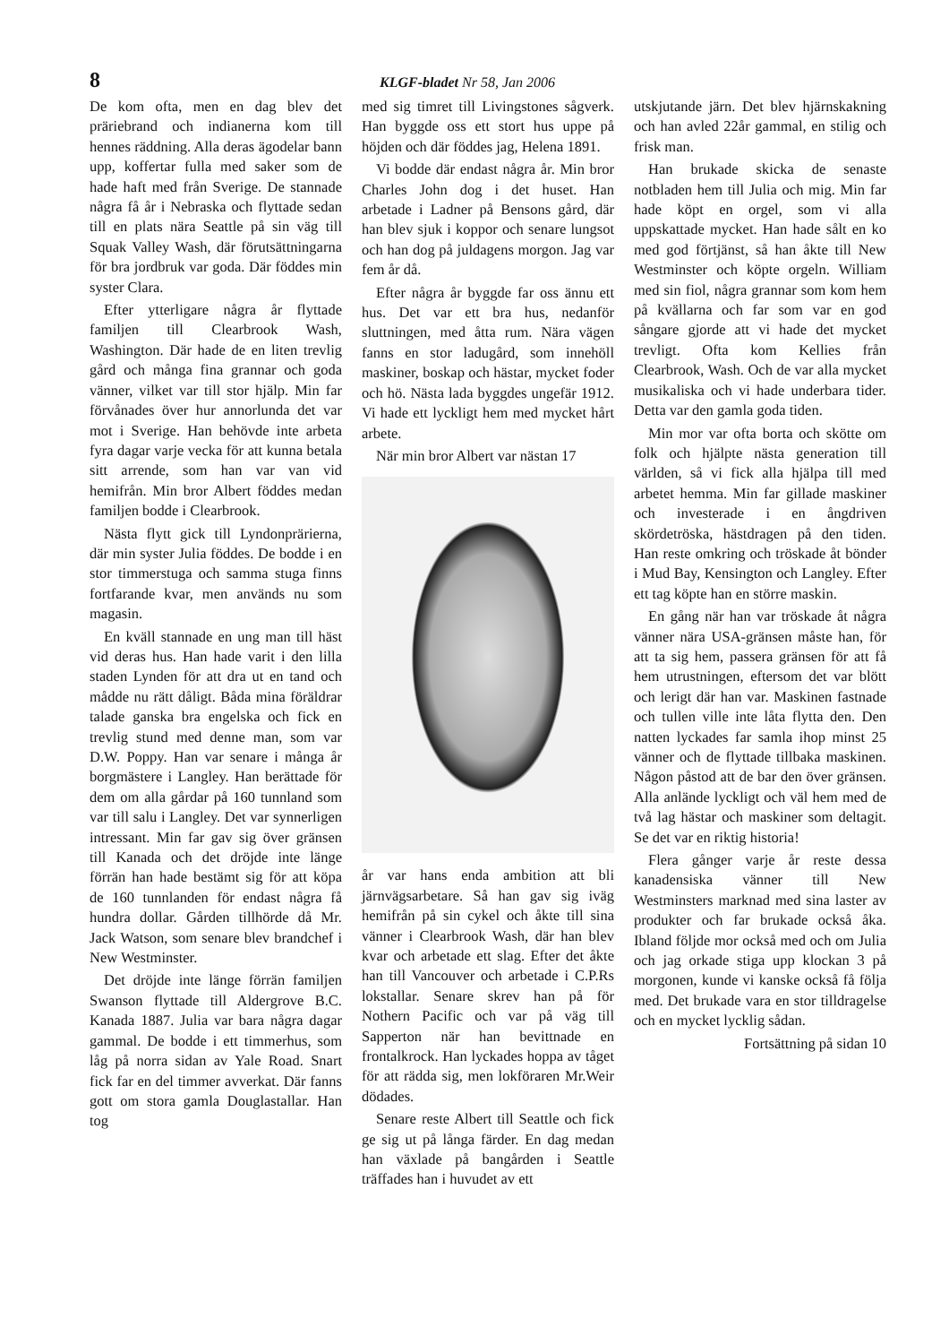8 KLGF-bladet Nr 58, Jan 2006
De kom ofta, men en dag blev det präriebrand och indianerna kom till hennes räddning. Alla deras ägodelar bann upp, koffertar fulla med saker som de hade haft med från Sverige. De stannade några få år i Nebraska och flyttade sedan till en plats nära Seattle på sin väg till Squak Valley Wash, där förutsättningarna för bra jordbruk var goda. Där föddes min syster Clara.
Efter ytterligare några år flyttade familjen till Clearbrook Wash, Washington. Där hade de en liten trevlig gård och många fina grannar och goda vänner, vilket var till stor hjälp. Min far förvånades över hur annorlunda det var mot i Sverige. Han behövde inte arbeta fyra dagar varje vecka för att kunna betala sitt arrende, som han var van vid hemifrån. Min bror Albert föddes medan familjen bodde i Clearbrook.
Nästa flytt gick till Lyndonprärierna, där min syster Julia föddes. De bodde i en stor timmerstuga och samma stuga finns fortfarande kvar, men används nu som magasin.
En kväll stannade en ung man till häst vid deras hus. Han hade varit i den lilla staden Lynden för att dra ut en tand och mådde nu rätt dåligt. Båda mina föräldrar talade ganska bra engelska och fick en trevlig stund med denne man, som var D.W. Poppy. Han var senare i många år borgmästere i Langley. Han berättade för dem om alla gårdar på 160 tunnland som var till salu i Langley. Det var synnerligen intressant. Min far gav sig över gränsen till Kanada och det dröjde inte länge förrän han hade bestämt sig för att köpa de 160 tunnlanden för endast några få hundra dollar. Gården tillhörde då Mr. Jack Watson, som senare blev brandchef i New Westminster.
Det dröjde inte länge förrän familjen Swanson flyttade till Aldergrove B.C. Kanada 1887. Julia var bara några dagar gammal. De bodde i ett timmerhus, som låg på norra sidan av Yale Road. Snart fick far en del timmer avverkat. Där fanns gott om stora gamla Douglastallar. Han tog
med sig timret till Livingstones sågverk. Han byggde oss ett stort hus uppe på höjden och där föddes jag, Helena 1891.
Vi bodde där endast några år. Min bror Charles John dog i det huset. Han arbetade i Ladner på Bensons gård, där han blev sjuk i koppor och senare lungsot och han dog på juldagens morgon. Jag var fem år då.
Efter några år byggde far oss ännu ett hus. Det var ett bra hus, nedanför sluttningen, med åtta rum. Nära vägen fanns en stor ladugård, som innehöll maskiner, boskap och hästar, mycket foder och hö. Nästa lada byggdes ungefär 1912. Vi hade ett lyckligt hem med mycket hårt arbete.
När min bror Albert var nästan 17
år var hans enda ambition att bli järnvägsarbetare. Så han gav sig iväg hemifrån på sin cykel och åkte till sina vänner i Clearbrook Wash, där han blev kvar och arbetade ett slag. Efter det åkte han till Vancouver och arbetade i C.P.Rs lokstallar. Senare skrev han på för Nothern Pacific och var på väg till Sapperton när han bevittnade en frontalkrock. Han lyckades hoppa av tåget för att rädda sig, men lokföraren Mr.Weir dödades.
Senare reste Albert till Seattle och fick ge sig ut på långa färder. En dag medan han växlade på bangården i Seattle träffades han i huvudet av ett
utskjutande järn. Det blev hjärnskakning och han avled 22år gammal, en stilig och frisk man.
Han brukade skicka de senaste notbladen hem till Julia och mig. Min far hade köpt en orgel, som vi alla uppskattade mycket. Han hade sålt en ko med god förtjänst, så han åkte till New Westminster och köpte orgeln. William med sin fiol, några grannar som kom hem på kvällarna och far som var en god sångare gjorde att vi hade det mycket trevligt. Ofta kom Kellies från Clearbrook, Wash. Och de var alla mycket musikaliska och vi hade underbara tider. Detta var den gamla goda tiden.
Min mor var ofta borta och skötte om folk och hjälpte nästa generation till världen, så vi fick alla hjälpa till med arbetet hemma. Min far gillade maskiner och investerade i en ångdriven skördetröska, hästdragen på den tiden. Han reste omkring och tröskade åt bönder i Mud Bay, Kensington och Langley. Efter ett tag köpte han en större maskin.
En gång när han var tröskade åt några vänner nära USA-gränsen måste han, för att ta sig hem, passera gränsen för att få hem utrustningen, eftersom det var blött och lerigt där han var. Maskinen fastnade och tullen ville inte låta flytta den. Den natten lyckades far samla ihop minst 25 vänner och de flyttade tillbaka maskinen. Någon påstod att de bar den över gränsen. Alla anlände lyckligt och väl hem med de två lag hästar och maskiner som deltagit. Se det var en riktig historia!
Flera gånger varje år reste dessa kanadensiska vänner till New Westminsters marknad med sina laster av produkter och far brukade också åka. Ibland följde mor också med och om Julia och jag orkade stiga upp klockan 3 på morgonen, kunde vi kanske också få följa med. Det brukade vara en stor tilldragelse och en mycket lycklig sådan.
Fortsättning på sidan 10